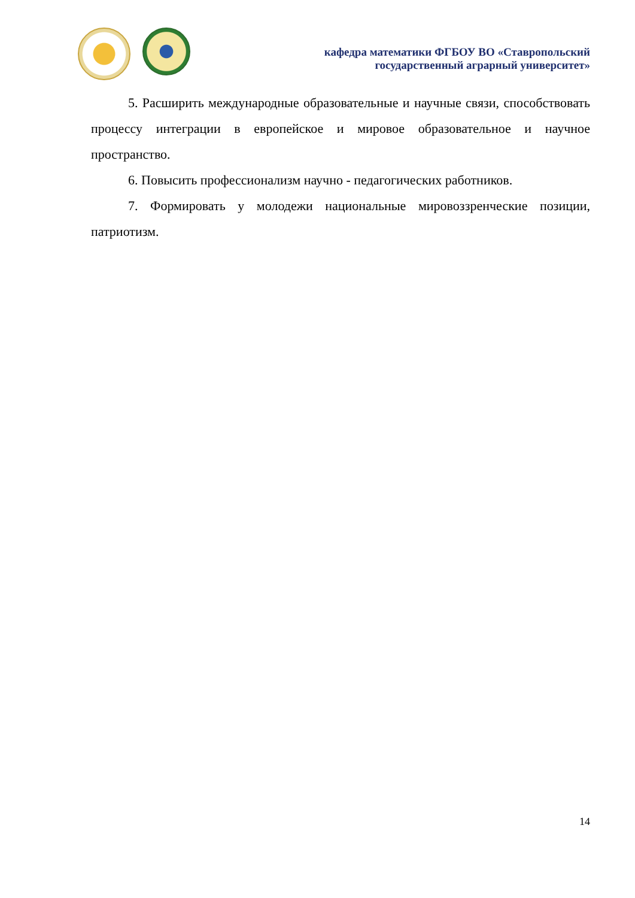кафедра математики ФГБОУ ВО «Ставропольский
государственный аграрный университет»
5. Расширить международные образовательные и научные связи, способствовать процессу интеграции в европейское и мировое образовательное и научное пространство.
6. Повысить профессионализм научно - педагогических работников.
7. Формировать у молодежи национальные мировоззренческие позиции, патриотизм.
14